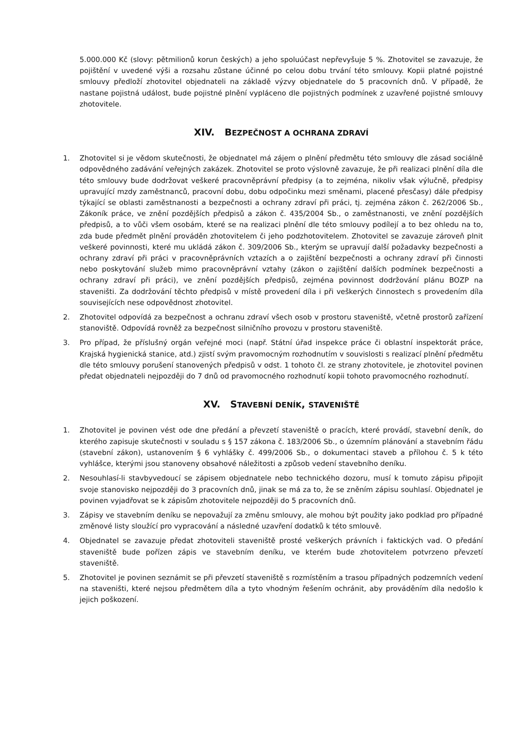5.000.000 Kč (slovy: pětmilionů korun českých) a jeho spoluúčast nepřevyšuje 5 %. Zhotovitel se zavazuje, že pojištění v uvedené výši a rozsahu zůstane účinné po celou dobu trvání této smlouvy. Kopii platné pojistné smlouvy předloží zhotovitel objednateli na základě výzvy objednatele do 5 pracovních dnů. V případě, že nastane pojistná událost, bude pojistné plnění vypláceno dle pojistných podmínek z uzavřené pojistné smlouvy zhotovitele.
XIV. BEZPEČNOST A OCHRANA ZDRAVÍ
1. Zhotovitel si je vědom skutečnosti, že objednatel má zájem o plnění předmětu této smlouvy dle zásad sociálně odpovědného zadávání veřejných zakázek. Zhotovitel se proto výslovně zavazuje, že při realizaci plnění díla dle této smlouvy bude dodržovat veškeré pracovněprávní předpisy (a to zejména, nikoliv však výlučně, předpisy upravující mzdy zaměstnanců, pracovní dobu, dobu odpočinku mezi směnami, placené přesčasy) dále předpisy týkající se oblasti zaměstnanosti a bezpečnosti a ochrany zdraví při práci, tj. zejména zákon č. 262/2006 Sb., Zákoník práce, ve znění pozdějších předpisů a zákon č. 435/2004 Sb., o zaměstnanosti, ve znění pozdějších předpisů, a to vůči všem osobám, které se na realizaci plnění dle této smlouvy podílejí a to bez ohledu na to, zda bude předmět plnění prováděn zhotovitelem či jeho podzhotovitelem. Zhotovitel se zavazuje zároveň plnit veškeré povinnosti, které mu ukládá zákon č. 309/2006 Sb., kterým se upravují další požadavky bezpečnosti a ochrany zdraví při práci v pracovněprávních vztazích a o zajištění bezpečnosti a ochrany zdraví při činnosti nebo poskytování služeb mimo pracovněprávní vztahy (zákon o zajištění dalších podmínek bezpečnosti a ochrany zdraví při práci), ve znění pozdějších předpisů, zejména povinnost dodržování plánu BOZP na staveništi. Za dodržování těchto předpisů v místě provedení díla i při veškerých činnostech s provedením díla souvisejících nese odpovědnost zhotovitel.
2. Zhotovitel odpovídá za bezpečnost a ochranu zdraví všech osob v prostoru staveniště, včetně prostorů zařízení stanoviště. Odpovídá rovněž za bezpečnost silničního provozu v prostoru staveniště.
3. Pro případ, že příslušný orgán veřejné moci (např. Státní úřad inspekce práce či oblastní inspektorát práce, Krajská hygienická stanice, atd.) zjistí svým pravomocným rozhodnutím v souvislosti s realizací plnění předmětu dle této smlouvy porušení stanovených předpisů v odst. 1 tohoto čl. ze strany zhotovitele, je zhotovitel povinen předat objednateli nejpozději do 7 dnů od pravomocného rozhodnutí kopii tohoto pravomocného rozhodnutí.
XV. STAVEBNÍ DENÍK, STAVENIŠTĚ
1. Zhotovitel je povinen vést ode dne předání a převzetí staveniště o pracích, které provádí, stavební deník, do kterého zapisuje skutečnosti v souladu s § 157 zákona č. 183/2006 Sb., o územním plánování a stavebním řádu (stavební zákon), ustanovením § 6 vyhlášky č. 499/2006 Sb., o dokumentaci staveb a přílohou č. 5 k této vyhlášce, kterými jsou stanoveny obsahové náležitosti a způsob vedení stavebního deníku.
2. Nesouhlasí-li stavbyvedoucí se zápisem objednatele nebo technického dozoru, musí k tomuto zápisu připojit svoje stanovisko nejpozději do 3 pracovních dnů, jinak se má za to, že se zněním zápisu souhlasí. Objednatel je povinen vyjadřovat se k zápisům zhotovitele nejpozději do 5 pracovních dnů.
3. Zápisy ve stavebním deníku se nepovažují za změnu smlouvy, ale mohou být použity jako podklad pro případné změnové listy sloužící pro vypracování a následné uzavření dodatků k této smlouvě.
4. Objednatel se zavazuje předat zhotoviteli staveniště prosté veškerých právních i faktických vad. O předání staveniště bude pořízen zápis ve stavebním deníku, ve kterém bude zhotovitelem potvrzeno převzetí staveniště.
5. Zhotovitel je povinen seznámit se při převzetí staveniště s rozmístěním a trasou případných podzemních vedení na staveništi, které nejsou předmětem díla a tyto vhodným řešením ochránit, aby prováděním díla nedošlo k jejich poškození.